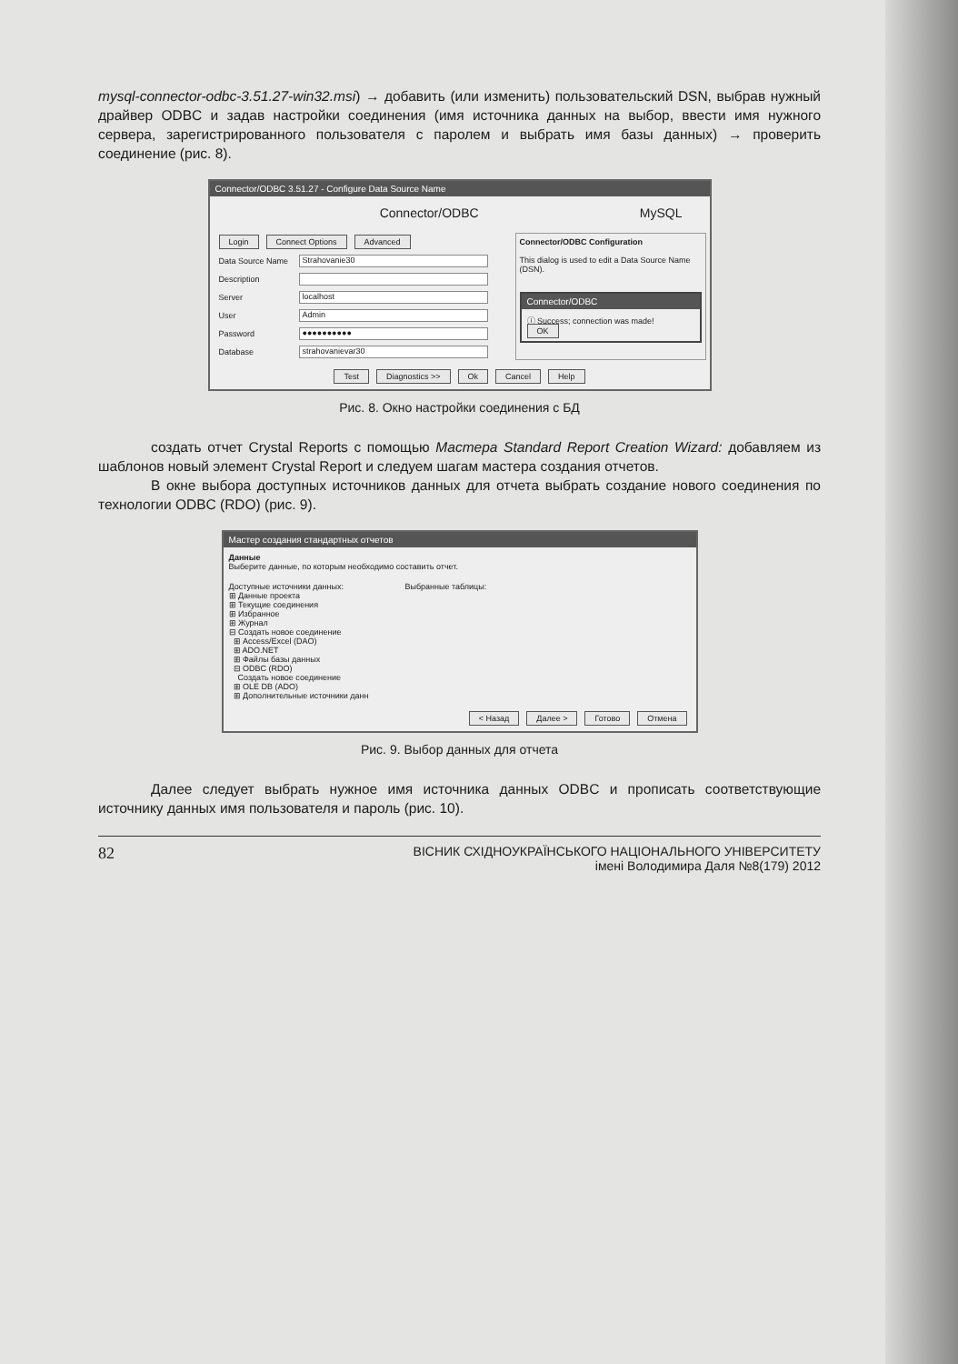mysql-connector-odbc-3.51.27-win32.msi) → добавить (или изменить) пользовательский DSN, выбрав нужный драйвер ODBC и задав настройки соединения (имя источника данных на выбор, ввести имя нужного сервера, зарегистрированного пользователя с паролем и выбрать имя базы данных) → проверить соединение (рис. 8).
Connector/ODBC 3.51.27 - Configure Data Source Name
Connector/ODBC MySQL
Login Connect Options Advanced
Data Source Name Strahovanie30
Description
Server localhost
User Admin
Password ●●●●●●●●●●
Database strahovanievar30
Connector/ODBC Configuration
This dialog is used to edit a Data Source Name (DSN).
Connector/ODBC
ⓘ Success; connection was made!
OK
Test Diagnostics >> Ok Cancel Help
Рис. 8. Окно настройки соединения с БД
создать отчет Crystal Reports с помощью Мастера Standard Report Creation Wizard: добавляем из шаблонов новый элемент Crystal Report и следуем шагам мастера создания отчетов.
В окне выбора доступных источников данных для отчета выбрать создание нового соединения по технологии ODBC (RDO) (рис. 9).
Мастер создания стандартных отчетов
Данные
Выберите данные, по которым необходимо составить отчет.
Доступные источники данных:
⊞ Данные проекта
⊞ Текущие соединения
⊞ Избранное
⊞ Журнал
⊟ Создать новое соединение
⊞ Access/Excel (DAO)
⊞ ADO.NET
⊞ Файлы базы данных
⊟ ODBC (RDO)
Создать новое соединение
⊞ OLE DB (ADO)
⊞ Дополнительные источники данн
Выбранные таблицы:
< Назад Далее > Готово Отмена
Рис. 9. Выбор данных для отчета
Далее следует выбрать нужное имя источника данных ODBC и прописать соответствующие источнику данных имя пользователя и пароль (рис. 10).
82 ВІСНИК СХІДНОУКРАЇНСЬКОГО НАЦІОНАЛЬНОГО УНІВЕРСИТЕТУ
імені Володимира Даля №8(179) 2012